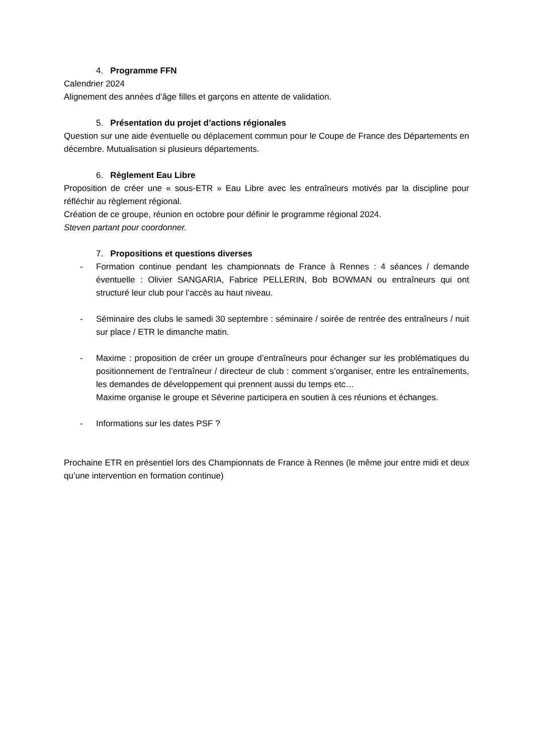4. Programme FFN
Calendrier 2024
Alignement des années d’âge filles et garçons en attente de validation.
5. Présentation du projet d’actions régionales
Question sur une aide éventuelle ou déplacement commun pour le Coupe de France des Départements en décembre. Mutualisation si plusieurs départements.
6. Règlement Eau Libre
Proposition de créer une « sous-ETR » Eau Libre avec les entraîneurs motivés par la discipline pour réfléchir au règlement régional.
Création de ce groupe, réunion en octobre pour définir le programme régional 2024.
Steven partant pour coordonner.
7. Propositions et questions diverses
- Formation continue pendant les championnats de France à Rennes : 4 séances / demande éventuelle : Olivier SANGARIA, Fabrice PELLERIN, Bob BOWMAN ou entraîneurs qui ont structuré leur club pour l’accès au haut niveau.
- Séminaire des clubs le samedi 30 septembre : séminaire / soirée de rentrée des entraîneurs / nuit sur place / ETR le dimanche matin.
- Maxime : proposition de créer un groupe d’entraîneurs pour échanger sur les problématiques du positionnement de l’entraîneur / directeur de club : comment s’organiser, entre les entraînements, les demandes de développement qui prennent aussi du temps etc…
Maxime organise le groupe et Séverine participera en soutien à ces réunions et échanges.
- Informations sur les dates PSF ?
Prochaine ETR en présentiel lors des Championnats de France à Rennes (le même jour entre midi et deux qu’une intervention en formation continue)